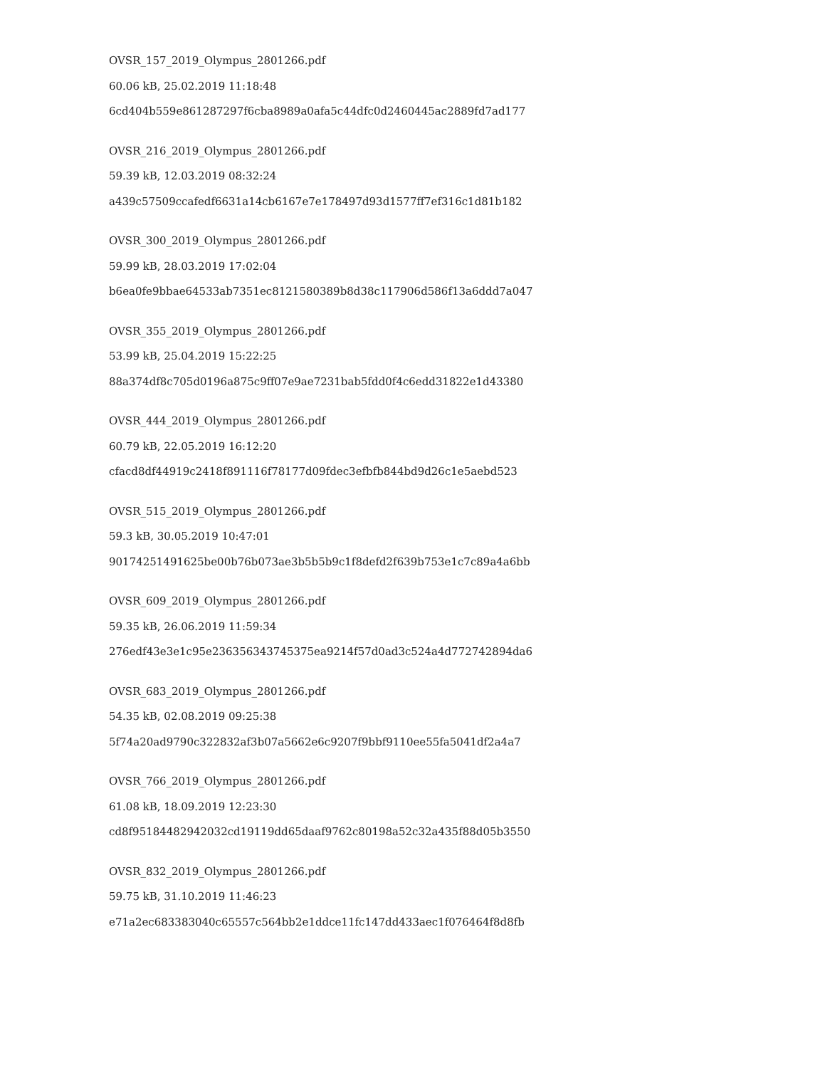OVSR_157_2019_Olympus_2801266.pdf
60.06 kB, 25.02.2019 11:18:48
6cd404b559e861287297f6cba8989a0afa5c44dfc0d2460445ac2889fd7ad177
OVSR_216_2019_Olympus_2801266.pdf
59.39 kB, 12.03.2019 08:32:24
a439c57509ccafedf6631a14cb6167e7e178497d93d1577ff7ef316c1d81b182
OVSR_300_2019_Olympus_2801266.pdf
59.99 kB, 28.03.2019 17:02:04
b6ea0fe9bbae64533ab7351ec8121580389b8d38c117906d586f13a6ddd7a047
OVSR_355_2019_Olympus_2801266.pdf
53.99 kB, 25.04.2019 15:22:25
88a374df8c705d0196a875c9ff07e9ae7231bab5fdd0f4c6edd31822e1d43380
OVSR_444_2019_Olympus_2801266.pdf
60.79 kB, 22.05.2019 16:12:20
cfacd8df44919c2418f891116f78177d09fdec3efbfb844bd9d26c1e5aebd523
OVSR_515_2019_Olympus_2801266.pdf
59.3 kB, 30.05.2019 10:47:01
90174251491625be00b76b073ae3b5b5b9c1f8defd2f639b753e1c7c89a4a6bb
OVSR_609_2019_Olympus_2801266.pdf
59.35 kB, 26.06.2019 11:59:34
276edf43e3e1c95e236356343745375ea9214f57d0ad3c524a4d772742894da6
OVSR_683_2019_Olympus_2801266.pdf
54.35 kB, 02.08.2019 09:25:38
5f74a20ad9790c322832af3b07a5662e6c9207f9bbf9110ee55fa5041df2a4a7
OVSR_766_2019_Olympus_2801266.pdf
61.08 kB, 18.09.2019 12:23:30
cd8f95184482942032cd19119dd65daaf9762c80198a52c32a435f88d05b3550
OVSR_832_2019_Olympus_2801266.pdf
59.75 kB, 31.10.2019 11:46:23
e71a2ec683383040c65557c564bb2e1ddce11fc147dd433aec1f076464f8d8fb